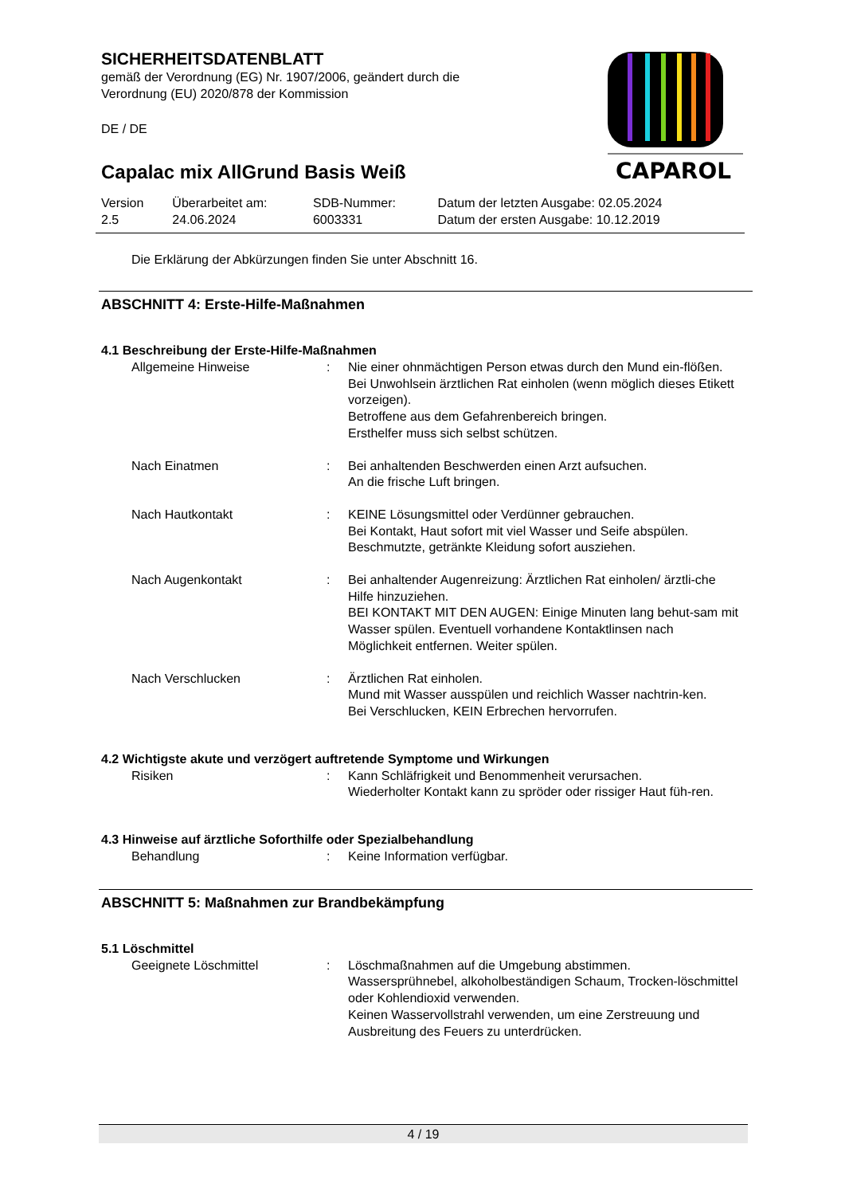CAPAROL
SICHERHEITSDATENBLATT
gemäß der Verordnung (EG) Nr. 1907/2006, geändert durch die
Verordnung (EU) 2020/878 der Kommission
DE / DE
Capalac mix AllGrund Basis Weiß
| Version 2.5 | Überarbeitet am: 24.06.2024 | SDB-Nummer: 6003331 | Datum der letzten Ausgabe: 02.05.2024 Datum der ersten Ausgabe: 10.12.2019 |
Die Erklärung der Abkürzungen finden Sie unter Abschnitt 16.
ABSCHNITT 4: Erste-Hilfe-Maßnahmen
4.1 Beschreibung der Erste-Hilfe-Maßnahmen
| Allgemeine Hinweise | : | Nie einer ohnmächtigen Person etwas durch den Mund ein-flößen. Bei Unwohlsein ärztlichen Rat einholen (wenn möglich dieses Etikett vorzeigen). Betroffene aus dem Gefahrenbereich bringen. Ersthelfer muss sich selbst schützen. |
| Nach Einatmen | : | Bei anhaltenden Beschwerden einen Arzt aufsuchen. An die frische Luft bringen. |
| Nach Hautkontakt | : | KEINE Lösungsmittel oder Verdünner gebrauchen. Bei Kontakt, Haut sofort mit viel Wasser und Seife abspülen. Beschmutzte, getränkte Kleidung sofort ausziehen. |
| Nach Augenkontakt | : | Bei anhaltender Augenreizung: Ärztlichen Rat einholen/ ärztli-che Hilfe hinzuziehen. BEI KONTAKT MIT DEN AUGEN: Einige Minuten lang behut-sam mit Wasser spülen. Eventuell vorhandene Kontaktlinsen nach Möglichkeit entfernen. Weiter spülen. |
| Nach Verschlucken | : | Ärztlichen Rat einholen. Mund mit Wasser ausspülen und reichlich Wasser nachtrin-ken. Bei Verschlucken, KEIN Erbrechen hervorrufen. |
4.2 Wichtigste akute und verzögert auftretende Symptome und Wirkungen
| Risiken | : | Kann Schläfrigkeit und Benommenheit verursachen. Wiederholter Kontakt kann zu spröder oder rissiger Haut füh-ren. |
4.3 Hinweise auf ärztliche Soforthilfe oder Spezialbehandlung
| Behandlung | : | Keine Information verfügbar. |
ABSCHNITT 5: Maßnahmen zur Brandbekämpfung
5.1 Löschmittel
| Geeignete Löschmittel | : | Löschmaßnahmen auf die Umgebung abstimmen. Wassersprühnebel, alkoholbeständigen Schaum, Trocken-löschmittel oder Kohlendioxid verwenden. Keinen Wasservollstrahl verwenden, um eine Zerstreuung und Ausbreitung des Feuers zu unterdrücken. |
4 / 19